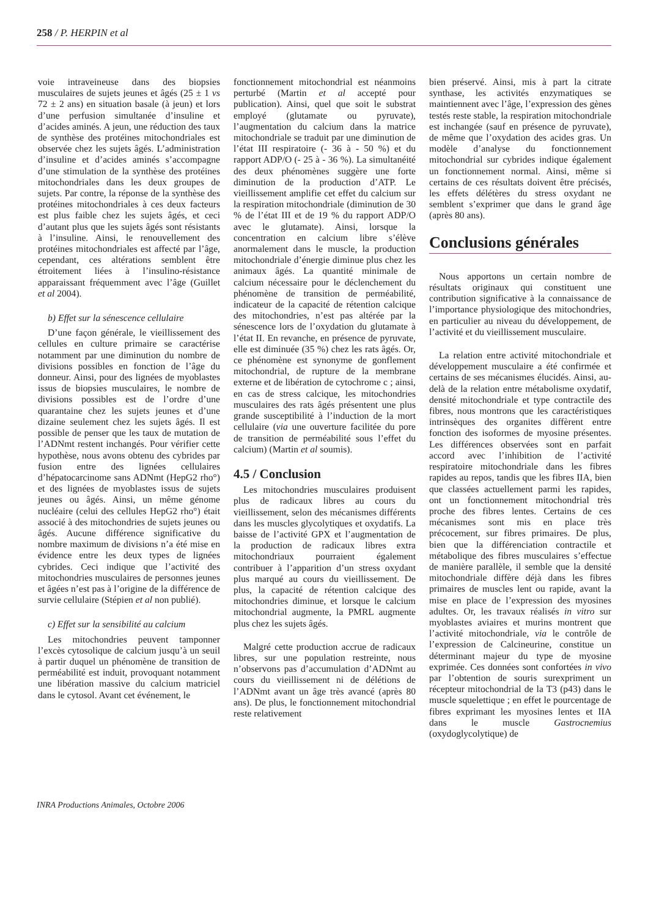258 / P. HERPIN et al
voie intraveineuse dans des biopsies musculaires de sujets jeunes et âgés (25 ± 1 vs 72 ± 2 ans) en situation basale (à jeun) et lors d’une perfusion simultanée d’insuline et d’acides aminés. A jeun, une réduction des taux de synthèse des protéines mitochondriales est observée chez les sujets âgés. L’administration d’insuline et d’acides aminés s’accompagne d’une stimulation de la synthèse des protéines mitochondriales dans les deux groupes de sujets. Par contre, la réponse de la synthèse des protéines mitochondriales à ces deux facteurs est plus faible chez les sujets âgés, et ceci d’autant plus que les sujets âgés sont résistants à l’insuline. Ainsi, le renouvellement des protéines mitochondriales est affecté par l’âge, cependant, ces altérations semblent être étroitement liées à l’insulino-résistance apparaissant fréquemment avec l’âge (Guillet et al 2004).
b) Effet sur la sénescence cellulaire
D’une façon générale, le vieillissement des cellules en culture primaire se caractérise notamment par une diminution du nombre de divisions possibles en fonction de l’âge du donneur. Ainsi, pour des lignées de myoblastes issus de biopsies musculaires, le nombre de divisions possibles est de l’ordre d’une quarantaine chez les sujets jeunes et d’une dizaine seulement chez les sujets âgés. Il est possible de penser que les taux de mutation de l’ADNmt restent inchangés. Pour vérifier cette hypothèse, nous avons obtenu des cybrides par fusion entre des lignées cellulaires d’hépatocarcinome sans ADNmt (HepG2 rho°) et des lignées de myoblastes issus de sujets jeunes ou âgés. Ainsi, un même génome nucléaire (celui des cellules HepG2 rho°) était associé à des mitochondries de sujets jeunes ou âgés. Aucune différence significative du nombre maximum de divisions n’a été mise en évidence entre les deux types de lignées cybrides. Ceci indique que l’activité des mitochondries musculaires de personnes jeunes et âgées n’est pas à l’origine de la différence de survie cellulaire (Stépien et al non publié).
c) Effet sur la sensibilité au calcium
Les mitochondries peuvent tamponner l’excès cytosolique de calcium jusqu’à un seuil à partir duquel un phénomène de transition de perméabilité est induit, provoquant notamment une libération massive du calcium matriciel dans le cytosol. Avant cet événement, le
fonctionnement mitochondrial est néanmoins perturbé (Martin et al accepté pour publication). Ainsi, quel que soit le substrat employé (glutamate ou pyruvate), l’augmentation du calcium dans la matrice mitochondriale se traduit par une diminution de l’état III respiratoire (- 36 à - 50 %) et du rapport ADP/O (- 25 à - 36 %). La simultanéité des deux phénomènes suggère une forte diminution de la production d’ATP. Le vieillissement amplifie cet effet du calcium sur la respiration mitochondriale (diminution de 30 % de l’état III et de 19 % du rapport ADP/O avec le glutamate). Ainsi, lorsque la concentration en calcium libre s’élève anormalement dans le muscle, la production mitochondriale d’énergie diminue plus chez les animaux âgés. La quantité minimale de calcium nécessaire pour le déclenchement du phénomène de transition de perméabilité, indicateur de la capacité de rétention calcique des mitochondries, n’est pas altérée par la sénescence lors de l’oxydation du glutamate à l’état II. En revanche, en présence de pyruvate, elle est diminuée (35 %) chez les rats âgés. Or, ce phénomène est synonyme de gonflement mitochondrial, de rupture de la membrane externe et de libération de cytochrome c ; ainsi, en cas de stress calcique, les mitochondries musculaires des rats âgés présentent une plus grande susceptibilité à l’induction de la mort cellulaire (via une ouverture facilitée du pore de transition de perméabilité sous l’effet du calcium) (Martin et al soumis).
4.5 / Conclusion
Les mitochondries musculaires produisent plus de radicaux libres au cours du vieillissement, selon des mécanismes différents dans les muscles glycolytiques et oxydatifs. La baisse de l’activité GPX et l’augmentation de la production de radicaux libres extra mitochondriaux pourraient également contribuer à l’apparition d’un stress oxydant plus marqué au cours du vieillissement. De plus, la capacité de rétention calcique des mitochondries diminue, et lorsque le calcium mitochondrial augmente, la PMRL augmente plus chez les sujets âgés.
Malgré cette production accrue de radicaux libres, sur une population restreinte, nous n’observons pas d’accumulation d’ADNmt au cours du vieillissement ni de délétions de l’ADNmt avant un âge très avancé (après 80 ans). De plus, le fonctionnement mitochondrial reste relativement
bien préservé. Ainsi, mis à part la citrate synthase, les activités enzymatiques se maintiennent avec l’âge, l’expression des gènes testés reste stable, la respiration mitochondriale est inchangée (sauf en présence de pyruvate), de même que l’oxydation des acides gras. Un modèle d’analyse du fonctionnement mitochondrial sur cybrides indique également un fonctionnement normal. Ainsi, même si certains de ces résultats doivent être précisés, les effets délétères du stress oxydant ne semblent s’exprimer que dans le grand âge (après 80 ans).
Conclusions générales
Nous apportons un certain nombre de résultats originaux qui constituent une contribution significative à la connaissance de l’importance physiologique des mitochondries, en particulier au niveau du développement, de l’activité et du vieillissement musculaire.
La relation entre activité mitochondriale et développement musculaire a été confirmée et certains de ses mécanismes élucidés. Ainsi, au-delà de la relation entre métabolisme oxydatif, densité mitochondriale et type contractile des fibres, nous montrons que les caractéristiques intrinsèques des organites diffèrent entre fonction des isoformes de myosine présentes. Les différences observées sont en parfait accord avec l’inhibition de l’activité respiratoire mitochondriale dans les fibres rapides au repos, tandis que les fibres IIA, bien que classées actuellement parmi les rapides, ont un fonctionnement mitochondrial très proche des fibres lentes. Certains de ces mécanismes sont mis en place très précocement, sur fibres primaires. De plus, bien que la différenciation contractile et métabolique des fibres musculaires s’effectue de manière parallèle, il semble que la densité mitochondriale diffère déjà dans les fibres primaires de muscles lent ou rapide, avant la mise en place de l’expression des myosines adultes. Or, les travaux réalisés in vitro sur myoblastes aviaires et murins montrent que l’activité mitochondriale, via le contrôle de l’expression de Calcineurine, constitue un déterminant majeur du type de myosine exprimée. Ces données sont confortées in vivo par l’obtention de souris surexpriment un récepteur mitochondrial de la T3 (p43) dans le muscle squelettique ; en effet le pourcentage de fibres exprimant les myosines lentes et IIA dans le muscle Gastrocnemius (oxydoglycolytique) de
INRA Productions Animales, Octobre 2006